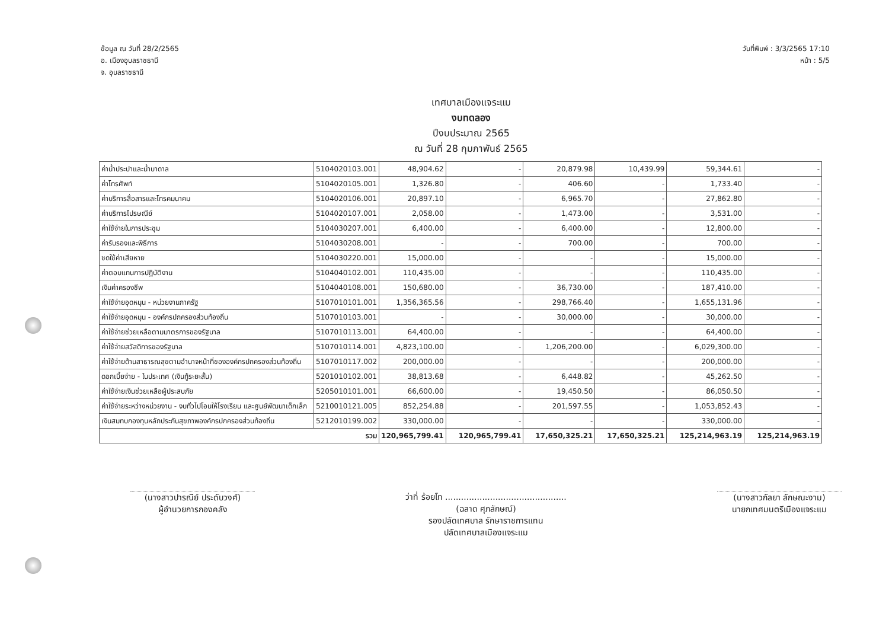ข้อมูล ณ วันที่ 28/2/2565
อ. เมืองอุบลราชธานี
จ. อุบลราชธานี
วันที่พิมพ์ : 3/3/2565 17:10
หน้า : 5/5
เทศบาลเมืองแจระแม
งบทดลอง
ปีงบประมาณ 2565
ณ วันที่ 28 กุมภาพันธ์ 2565
| ค่าน้ำประปาและน้ำบาดาล | 5104020103.001 | 48,904.62 | - | 20,879.98 | 10,439.99 | 59,344.61 | - |
| ค่าโทรศัพท์ | 5104020105.001 | 1,326.80 | - | 406.60 | - | 1,733.40 | - |
| ค่าบริการสื่อสารและโทรคมนาคม | 5104020106.001 | 20,897.10 | - | 6,965.70 | - | 27,862.80 | - |
| ค่าบริการไปรษณีย์ | 5104020107.001 | 2,058.00 | - | 1,473.00 | - | 3,531.00 | - |
| ค่าใช้จ่ายในการประชุม | 5104030207.001 | 6,400.00 | - | 6,400.00 | - | 12,800.00 | - |
| ค่ารับรองและพิธีการ | 5104030208.001 | - | - | 700.00 | - | 700.00 | - |
| ชดใช้ค่าเสียหาย | 5104030220.001 | 15,000.00 | - | - | - | 15,000.00 | - |
| ค่าตอบแทนการปฏิบัติงาน | 5104040102.001 | 110,435.00 | - | - | - | 110,435.00 | - |
| เงินค่าครองชีพ | 5104040108.001 | 150,680.00 | - | 36,730.00 | - | 187,410.00 | - |
| ค่าใช้จ่ายอุดหนุน - หน่วยงานภาครัฐ | 5107010101.001 | 1,356,365.56 | - | 298,766.40 | - | 1,655,131.96 | - |
| ค่าใช้จ่ายอุดหนุน - องค์กรปกครองส่วนท้องถิ่น | 5107010103.001 | - | - | 30,000.00 | - | 30,000.00 | - |
| ค่าใช้จ่ายช่วยเหลือตามมาตรการของรัฐบาล | 5107010113.001 | 64,400.00 | - | - | - | 64,400.00 | - |
| ค่าใช้จ่ายสวัสดิการของรัฐบาล | 5107010114.001 | 4,823,100.00 | - | 1,206,200.00 | - | 6,029,300.00 | - |
| ค่าใช้จ่ายด้านสาธารณสุขตามอำนาจหน้าที่ขององค์กรปกครองส่วนท้องถิ่น | 5107010117.002 | 200,000.00 | - | - | - | 200,000.00 | - |
| ดอกเบี้ยจ่าย - ในประเทศ (เงินกู้ระยะสั้น) | 5201010102.001 | 38,813.68 | - | 6,448.82 | - | 45,262.50 | - |
| ค่าใช้จ่ายเงินช่วยเหลือผู้ประสบภัย | 5205010101.001 | 66,600.00 | - | 19,450.50 | - | 86,050.50 | - |
| ค่าใช้จ่ายระหว่างหน่วยงาน - งบทั่วไปโอนให้โรงเรียน และศูนย์พัฒนาเด็กเล็ก | 5210010121.005 | 852,254.88 | - | 201,597.55 | - | 1,053,852.43 | - |
| เงินสมทบกองทุนหลักประกันสุขภาพองค์กรปกครองส่วนท้องถิ่น | 5212010199.002 | 330,000.00 | - | - | - | 330,000.00 | - |
| รวม | | 120,965,799.41 | 120,965,799.41 | 17,650,325.21 | 17,650,325.21 | 125,214,963.19 | 125,214,963.19 |
(นางสาวปารณีย์ ประดับวงศ์)
ผู้อำนวยการกองคลัง
ว่าที่ ร้อยโท ..............................................
(ฉลาด ศุภลักษณ์)
รองปลัดเทศบาล รักษาราชการแทน
ปลัดเทศบาลเมืองแจระแม
(นางสาวกัลยา ลักษณะงาม)
นายกเทศมนตรีเมืองแจระแม